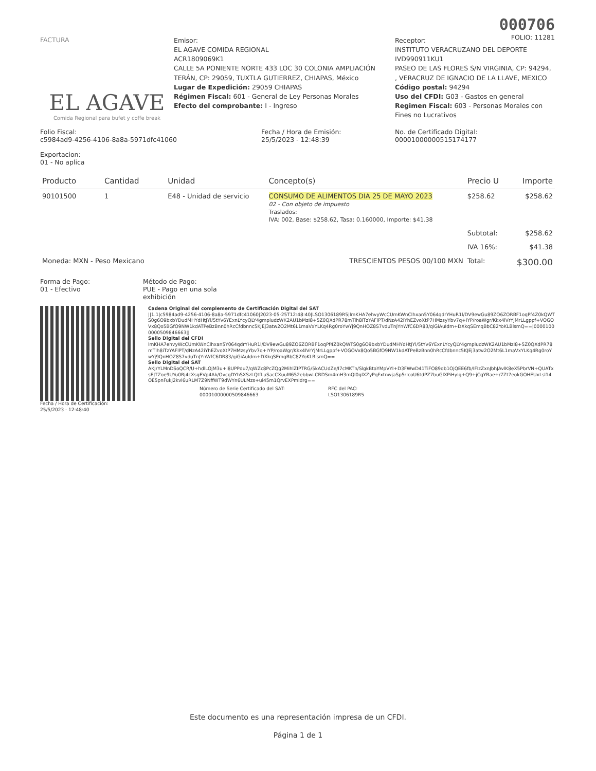000706
FOLIO: 11281
FACTURA
EL AGAVE
Comida Regional para bufet y coffe break
Emisor:
EL AGAVE COMIDA REGIONAL
ACR1809069K1
CALLE 5A PONIENTE NORTE 433 LOC 30 COLONIA AMPLIACIÓN TERÁN, CP: 29059, TUXTLA GUTIERREZ, CHIAPAS, México
Lugar de Expedición: 29059 CHIAPAS
Régimen Fiscal: 601 - General de Ley Personas Morales
Efecto del comprobante: I - Ingreso
Receptor:
INSTITUTO VERACRUZANO DEL DEPORTE
IVD990911KU1
PASEO DE LAS FLORES S/N VIRGINIA, CP: 94294, , VERACRUZ DE IGNACIO DE LA LLAVE, MEXICO
Código postal: 94294
Uso del CFDI: G03 - Gastos en general
Regimen Fiscal: 603 - Personas Morales con Fines no Lucrativos
Folio Fiscal:
c5984ad9-4256-4106-8a8a-5971dfc41060
Fecha / Hora de Emisión:
25/5/2023 - 12:48:39
No. de Certificado Digital:
00001000000515174177
Exportacion:
01 - No aplica
| Producto | Cantidad | Unidad | Concepto(s) | Precio U | Importe |
| --- | --- | --- | --- | --- | --- |
| 90101500 | 1 | E48 - Unidad de servicio | CONSUMO DE ALIMENTOS DIA 25 DE MAYO 2023 02 - Con objeto de impuesto Traslados: IVA: 002, Base: $258.62, Tasa: 0.160000, Importe: $41.38 | $258.62 | $258.62 |
| | | | | Subtotal: | $258.62 |
| | | | | IVA 16%: | $41.38 |
| Moneda: MXN - Peso Mexicano | | TRESCIENTOS PESOS 00/100 MXN | | Total: | $300.00 |
Forma de Pago:
01 - Efectivo
Método de Pago:
PUE - Pago en una sola exhibición
Fecha / Hora de Certificación:
25/5/2023 - 12:48:40
Cadena Original del complemento de Certificación Digital del SAT
||1.1|c5984ad9-4256-4106-8a8a-5971dfc41060|2023-05-25T12:48:40|LSO1306189R5|lmKHA7ehvyWcCUmKWnClhxan5Y064qdrYHuR1l/DV9ewGu89ZO6ZORBF1oqPf4Z0kQWTS0g6O9bxbYDudMHYdHtJYl/5tYv6YExnLYcyQLY4gmpludzWK2AU1bMzI8+5Z0QXdPR78mTlh8iTzYAFlPT/dNzA42iYhEZvoXtP7HMzsyYbv7q+IYP/roaWgr/Kkx4lVrYjMrLLgppf+VOGOVx8Qo5BGfO9NW1kdATPeBzBnn0hRcCfdbnnc5KJEj3atw2O2Mt6L1maVxYLKq4Rg0roYwYj9QnHOZ8S7vduTnJYnWfC6DR83/qiGiAuIdm+DXkqSEmqBbC82YoKLBlsmQ==|00001000000509846663||
Sello Digital del CFDI
lmKHA7ehvyWcCUmKWnClhxan5Y064qdrYHuR1l/DV9ewGu89ZO6ZORBF1oqPf4Z0kQWTS0g6O9bxbYDudMHYdHtJYl/5tYv6YExnLYcyQLY4gmpludzWK2AU1bMzI8+5Z0QXdPR78mTlh8iTzYAFlPT/dNzA42iYhEZvoXtP7HMzsyYbv7q+IYP/roaWgr/Kkx4lVrYjMrLLgppf+VOGOVx8Qo5BGfO9NW1kdATPeBzBnn0hRcCfdbnnc5KJEj3atw2O2Mt6L1maVxYLKq4Rg0roYwYj9QnHOZ8S7vduTnJYnWfC6DR83/qiGiAuIdm+DXkqSEmqBbC82YoKLBlsmQ==
Sello Digital del SAT
AKJrYLMnDSoQCR/U+hdlLOjM3u+i8UPPdu7/qWZc8PcZQg2MihlZIPTRG/5kACUdZe/I7cMKTn/SlgkBtaYMpVYI+D3FWwD41TiFO89db1OjQEE6fb/IFIzZxnJbhJAvlK8eX5PbrVN+QUATxsEJTZoe9UYu0Rj4cXsgEVp4Ak/OvcgDYhSXSzLQtfLuSacCXuuM652ebbwLCRDSm4mH3mQl0glXZyPqFxtnwjaSp5rIcoU6tdPZ7buGlXPiHylg+Q9+jCqYBae+/7Zt7eokGOHEUxLsl14OE5pnFukj2kvl6uRLM7Z9NffWT9dWYn6ULMzs+ui45m1QrvEXPmIdrg==
Número de Serie Certificado del SAT:
00001000000509846663
RFC del PAC:
LSO1306189R5
Este documento es una representación impresa de un CFDI.
Página 1 de 1